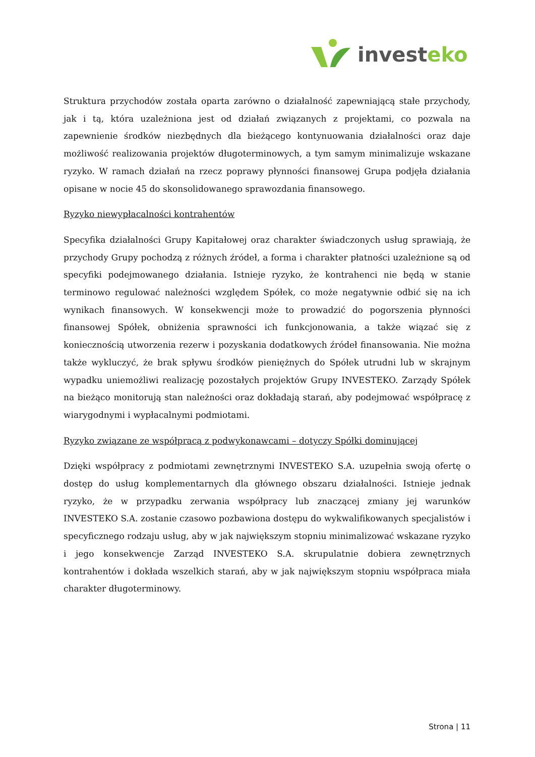investeko
Struktura przychodów została oparta zarówno o działalność zapewniającą stałe przychody, jak i tą, która uzależniona jest od działań związanych z projektami, co pozwala na zapewnienie środków niezbędnych dla bieżącego kontynuowania działalności oraz daje możliwość realizowania projektów długoterminowych, a tym samym minimalizuje wskazane ryzyko. W ramach działań na rzecz poprawy płynności finansowej Grupa podjęła działania opisane w nocie 45 do skonsolidowanego sprawozdania finansowego.
Ryzyko niewypłacalności kontrahentów
Specyfika działalności Grupy Kapitałowej oraz charakter świadczonych usług sprawiają, że przychody Grupy pochodzą z różnych źródeł, a forma i charakter płatności uzależnione są od specyfiki podejmowanego działania. Istnieje ryzyko, że kontrahenci nie będą w stanie terminowo regulować należności względem Spółek, co może negatywnie odbić się na ich wynikach finansowych. W konsekwencji może to prowadzić do pogorszenia płynności finansowej Spółek, obniżenia sprawności ich funkcjonowania, a także wiązać się z koniecznością utworzenia rezerw i pozyskania dodatkowych źródeł finansowania. Nie można także wykluczyć, że brak spływu środków pieniężnych do Spółek utrudni lub w skrajnym wypadku uniemożliwi realizację pozostałych projektów Grupy INVESTEKO. Zarządy Spółek na bieżąco monitorują stan należności oraz dokładają starań, aby podejmować współpracę z wiarygodnymi i wypłacalnymi podmiotami.
Ryzyko związane ze współpracą z podwykonawcami – dotyczy Spółki dominującej
Dzięki współpracy z podmiotami zewnętrznymi INVESTEKO S.A. uzupełnia swoją ofertę o dostęp do usług komplementarnych dla głównego obszaru działalności. Istnieje jednak ryzyko, że w przypadku zerwania współpracy lub znaczącej zmiany jej warunków INVESTEKO S.A. zostanie czasowo pozbawiona dostępu do wykwalifikowanych specjalistów i specyficznego rodzaju usług, aby w jak największym stopniu minimalizować wskazane ryzyko i jego konsekwencje Zarząd INVESTEKO S.A. skrupulatnie dobiera zewnętrznych kontrahentów i dokłada wszelkich starań, aby w jak największym stopniu współpraca miała charakter długoterminowy.
Strona | 11